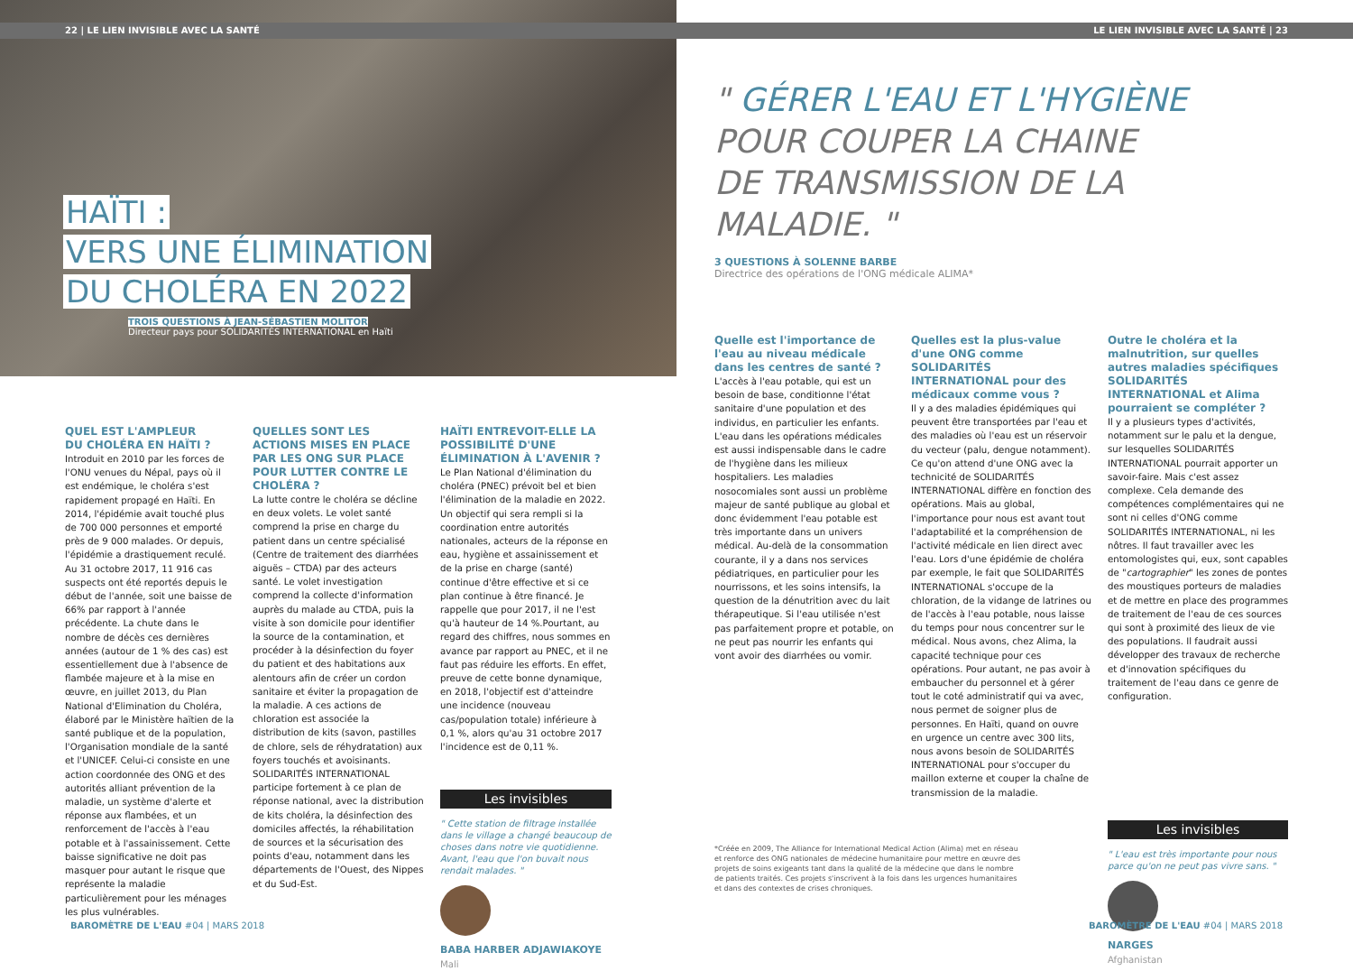22 | LE LIEN INVISIBLE AVEC LA SANTÉ
HAÏTI :
VERS UNE ÉLIMINATION
DU CHOLÉRA EN 2022
TROIS QUESTIONS À JEAN-SÉBASTIEN MOLITOR
Directeur pays pour SOLIDARITÉS INTERNATIONAL en Haïti
QUEL EST L'AMPLEUR
DU CHOLÉRA EN HAÏTI ?
Introduit en 2010 par les forces de l'ONU venues du Népal, pays où il est endémique, le choléra s'est rapidement propagé en Haïti. En 2014, l'épidémie avait touché plus de 700 000 personnes et emporté près de 9 000 malades. Or depuis, l'épidémie a drastiquement reculé. Au 31 octobre 2017, 11 916 cas suspects ont été reportés depuis le début de l'année, soit une baisse de 66% par rapport à l'année précédente. La chute dans le nombre de décès ces dernières années (autour de 1 % des cas) est essentiellement due à l'absence de flambée majeure et à la mise en œuvre, en juillet 2013, du Plan National d'Elimination du Choléra, élaboré par le Ministère haïtien de la santé publique et de la population, l'Organisation mondiale de la santé et l'UNICEF. Celui-ci consiste en une action coordonnée des ONG et des autorités alliant prévention de la maladie, un système d'alerte et réponse aux flambées, et un renforcement de l'accès à l'eau potable et à l'assainissement. Cette baisse significative ne doit pas masquer pour autant le risque que représente la maladie particulièrement pour les ménages les plus vulnérables.
QUELLES SONT LES ACTIONS MISES EN PLACE PAR LES ONG SUR PLACE POUR LUTTER CONTRE LE CHOLÉRA ?
La lutte contre le choléra se décline en deux volets. Le volet santé comprend la prise en charge du patient dans un centre spécialisé (Centre de traitement des diarrhées aiguës – CTDA) par des acteurs santé. Le volet investigation comprend la collecte d'information auprès du malade au CTDA, puis la visite à son domicile pour identifier la source de la contamination, et procéder à la désinfection du foyer du patient et des habitations aux alentours afin de créer un cordon sanitaire et éviter la propagation de la maladie. A ces actions de chloration est associée la distribution de kits (savon, pastilles de chlore, sels de réhydratation) aux foyers touchés et avoisinants. SOLIDARITÉS INTERNATIONAL participe fortement à ce plan de réponse national, avec la distribution de kits choléra, la désinfection des domiciles affectés, la réhabilitation de sources et la sécurisation des points d'eau, notamment dans les départements de l'Ouest, des Nippes et du Sud-Est.
HAÏTI ENTREVOIT-ELLE LA POSSIBILITÉ D'UNE ÉLIMINATION À L'AVENIR ?
Le Plan National d'élimination du choléra (PNEC) prévoit bel et bien l'élimination de la maladie en 2022. Un objectif qui sera rempli si la coordination entre autorités nationales, acteurs de la réponse en eau, hygiène et assainissement et de la prise en charge (santé) continue d'être effective et si ce plan continue à être financé. Je rappelle que pour 2017, il ne l'est qu'à hauteur de 14 %.Pourtant, au regard des chiffres, nous sommes en avance par rapport au PNEC, et il ne faut pas réduire les efforts. En effet, preuve de cette bonne dynamique, en 2018, l'objectif est d'atteindre une incidence (nouveau cas/population totale) inférieure à 0,1 %, alors qu'au 31 octobre 2017 l'incidence est de 0,11 %.
Les invisibles
" Cette station de filtrage installée dans le village a changé beaucoup de choses dans notre vie quotidienne. Avant, l'eau que l'on buvait nous rendait malades. "
BABA HARBER ADJAWIAKOYE
Mali
BAROMÈTRE DE L'EAU #04 | MARS 2018
LE LIEN INVISIBLE AVEC LA SANTÉ | 23
" GÉRER L'EAU ET L'HYGIÈNE
POUR COUPER LA CHAINE
DE TRANSMISSION DE LA MALADIE. "
3 QUESTIONS À SOLENNE BARBE
Directrice des opérations de l'ONG médicale ALIMA*
Quelle est l'importance de l'eau au niveau médicale dans les centres de santé ?
L'accès à l'eau potable, qui est un besoin de base, conditionne l'état sanitaire d'une population et des individus, en particulier les enfants. L'eau dans les opérations médicales est aussi indispensable dans le cadre de l'hygiène dans les milieux hospitaliers. Les maladies nosocomiales sont aussi un problème majeur de santé publique au global et donc évidemment l'eau potable est très importante dans un univers médical. Au-delà de la consommation courante, il y a dans nos services pédiatriques, en particulier pour les nourrissons, et les soins intensifs, la question de la dénutrition avec du lait thérapeutique. Si l'eau utilisée n'est pas parfaitement propre et potable, on ne peut pas nourrir les enfants qui vont avoir des diarrhées ou vomir.
Quelles est la plus-value d'une ONG comme SOLIDARITÉS INTERNATIONAL pour des médicaux comme vous ?
Il y a des maladies épidémiques qui peuvent être transportées par l'eau et des maladies où l'eau est un réservoir du vecteur (palu, dengue notamment). Ce qu'on attend d'une ONG avec la technicité de SOLIDARITÉS INTERNATIONAL diffère en fonction des opérations. Mais au global, l'importance pour nous est avant tout l'adaptabilité et la compréhension de l'activité médicale en lien direct avec l'eau. Lors d'une épidémie de choléra par exemple, le fait que SOLIDARITÉS INTERNATIONAL s'occupe de la chloration, de la vidange de latrines ou de l'accès à l'eau potable, nous laisse du temps pour nous concentrer sur le médical. Nous avons, chez Alima, la capacité technique pour ces opérations. Pour autant, ne pas avoir à embaucher du personnel et à gérer tout le coté administratif qui va avec, nous permet de soigner plus de personnes. En Haïti, quand on ouvre en urgence un centre avec 300 lits, nous avons besoin de SOLIDARITÉS INTERNATIONAL pour s'occuper du maillon externe et couper la chaîne de transmission de la maladie.
Outre le choléra et la malnutrition, sur quelles autres maladies spécifiques SOLIDARITÉS INTERNATIONAL et Alima pourraient se compléter ?
Il y a plusieurs types d'activités, notamment sur le palu et la dengue, sur lesquelles SOLIDARITÉS INTERNATIONAL pourrait apporter un savoir-faire. Mais c'est assez complexe. Cela demande des compétences complémentaires qui ne sont ni celles d'ONG comme SOLIDARITÉS INTERNATIONAL, ni les nôtres. Il faut travailler avec les entomologistes qui, eux, sont capables de "cartographier" les zones de pontes des moustiques porteurs de maladies et de mettre en place des programmes de traitement de l'eau de ces sources qui sont à proximité des lieux de vie des populations. Il faudrait aussi développer des travaux de recherche et d'innovation spécifiques du traitement de l'eau dans ce genre de configuration.
Les invisibles
" L'eau est très importante pour nous parce qu'on ne peut pas vivre sans. "
NARGES
Afghanistan
*Créée en 2009, The Alliance for International Medical Action (Alima) met en réseau et renforce des ONG nationales de médecine humanitaire pour mettre en œuvre des projets de soins exigeants tant dans la qualité de la médecine que dans le nombre de patients traités. Ces projets s'inscrivent à la fois dans les urgences humanitaires et dans des contextes de crises chroniques.
BAROMÈTRE DE L'EAU #04 | MARS 2018